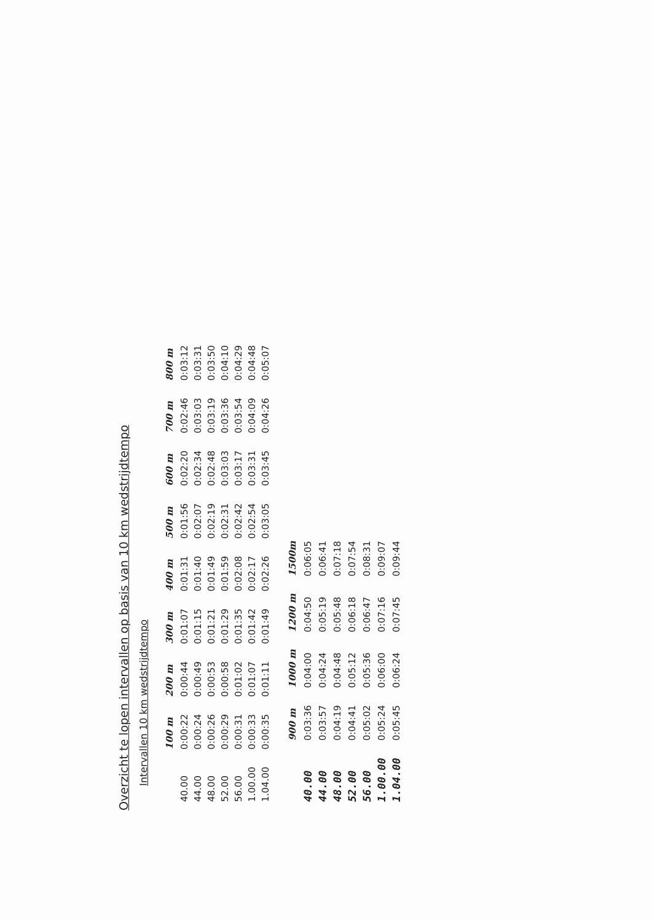Overzicht te lopen intervallen op basis van 10 km wedstrijdtempo
Intervallen 10 km wedstrijdtempo
| | 100 m | 200 m | 300 m | 400 m | 500 m | 600 m | 700 m | 800 m |
| --- | --- | --- | --- | --- | --- | --- | --- | --- |
| 40.00 | 0:00:22 | 0:00:44 | 0:01:07 | 0:01:31 | 0:01:56 | 0:02:20 | 0:02:46 | 0:03:12 |
| 44.00 | 0:00:24 | 0:00:49 | 0:01:15 | 0:01:40 | 0:02:07 | 0:02:34 | 0:03:03 | 0:03:31 |
| 48.00 | 0:00:26 | 0:00:53 | 0:01:21 | 0:01:49 | 0:02:19 | 0:02:48 | 0:03:19 | 0:03:50 |
| 52.00 | 0:00:29 | 0:00:58 | 0:01:29 | 0:01:59 | 0:02:31 | 0:03:03 | 0:03:36 | 0:04:10 |
| 56.00 | 0:00:31 | 0:01:02 | 0:01:35 | 0:02:08 | 0:02:42 | 0:03:17 | 0:03:54 | 0:04:29 |
| 1.00.00 | 0:00:33 | 0:01:07 | 0:01:42 | 0:02:17 | 0:02:54 | 0:03:31 | 0:04:09 | 0:04:48 |
| 1.04.00 | 0:00:35 | 0:01:11 | 0:01:49 | 0:02:26 | 0:03:05 | 0:03:45 | 0:04:26 | 0:05:07 |
| | 900 m | 1000 m | 1200 m | 1500m |
| --- | --- | --- | --- | --- |
| 40.00 | 0:03:36 | 0:04:00 | 0:04:50 | 0:06:05 |
| 44.00 | 0:03:57 | 0:04:24 | 0:05:19 | 0:06:41 |
| 48.00 | 0:04:19 | 0:04:48 | 0:05:48 | 0:07:18 |
| 52.00 | 0:04:41 | 0:05:12 | 0:06:18 | 0:07:54 |
| 56.00 | 0:05:02 | 0:05:36 | 0:06:47 | 0:08:31 |
| 1.00.00 | 0:05:24 | 0:06:00 | 0:07:16 | 0:09:07 |
| 1.04.00 | 0:05:45 | 0:06:24 | 0:07:45 | 0:09:44 |